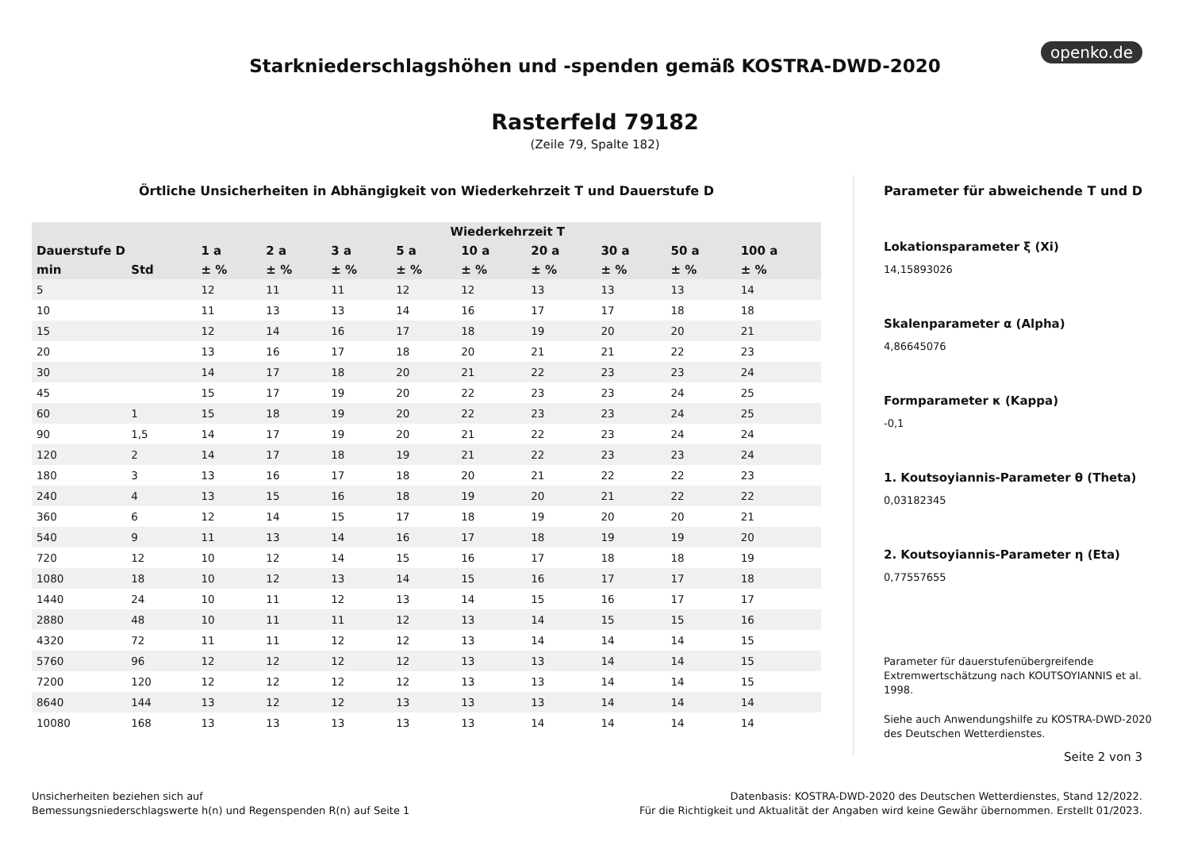openko.de
Starkniederschlagshöhen und -spenden gemäß KOSTRA-DWD-2020
Rasterfeld 79182
(Zeile 79, Spalte 182)
Örtliche Unsicherheiten in Abhängigkeit von Wiederkehrzeit T und Dauerstufe D
| | | Wiederkehrzeit T | | | | | | | | |
| --- | --- | --- | --- | --- | --- | --- | --- | --- | --- | --- |
| Dauerstufe D | | 1 a | 2 a | 3 a | 5 a | 10 a | 20 a | 30 a | 50 a | 100 a |
| min | Std | ± % | ± % | ± % | ± % | ± % | ± % | ± % | ± % | ± % |
| 5 | | 12 | 11 | 11 | 12 | 12 | 13 | 13 | 13 | 14 |
| 10 | | 11 | 13 | 13 | 14 | 16 | 17 | 17 | 18 | 18 |
| 15 | | 12 | 14 | 16 | 17 | 18 | 19 | 20 | 20 | 21 |
| 20 | | 13 | 16 | 17 | 18 | 20 | 21 | 21 | 22 | 23 |
| 30 | | 14 | 17 | 18 | 20 | 21 | 22 | 23 | 23 | 24 |
| 45 | | 15 | 17 | 19 | 20 | 22 | 23 | 23 | 24 | 25 |
| 60 | 1 | 15 | 18 | 19 | 20 | 22 | 23 | 23 | 24 | 25 |
| 90 | 1,5 | 14 | 17 | 19 | 20 | 21 | 22 | 23 | 24 | 24 |
| 120 | 2 | 14 | 17 | 18 | 19 | 21 | 22 | 23 | 23 | 24 |
| 180 | 3 | 13 | 16 | 17 | 18 | 20 | 21 | 22 | 22 | 23 |
| 240 | 4 | 13 | 15 | 16 | 18 | 19 | 20 | 21 | 22 | 22 |
| 360 | 6 | 12 | 14 | 15 | 17 | 18 | 19 | 20 | 20 | 21 |
| 540 | 9 | 11 | 13 | 14 | 16 | 17 | 18 | 19 | 19 | 20 |
| 720 | 12 | 10 | 12 | 14 | 15 | 16 | 17 | 18 | 18 | 19 |
| 1080 | 18 | 10 | 12 | 13 | 14 | 15 | 16 | 17 | 17 | 18 |
| 1440 | 24 | 10 | 11 | 12 | 13 | 14 | 15 | 16 | 17 | 17 |
| 2880 | 48 | 10 | 11 | 11 | 12 | 13 | 14 | 15 | 15 | 16 |
| 4320 | 72 | 11 | 11 | 12 | 12 | 13 | 14 | 14 | 14 | 15 |
| 5760 | 96 | 12 | 12 | 12 | 12 | 13 | 13 | 14 | 14 | 15 |
| 7200 | 120 | 12 | 12 | 12 | 12 | 13 | 13 | 14 | 14 | 15 |
| 8640 | 144 | 13 | 12 | 12 | 13 | 13 | 13 | 14 | 14 | 14 |
| 10080 | 168 | 13 | 13 | 13 | 13 | 13 | 14 | 14 | 14 | 14 |
Parameter für abweichende T und D
Lokationsparameter ξ (Xi)
14,15893026
Skalenparameter α (Alpha)
4,86645076
Formparameter κ (Kappa)
-0,1
1. Koutsoyiannis-Parameter θ (Theta)
0,03182345
2. Koutsoyiannis-Parameter η (Eta)
0,77557655
Parameter für dauerstufenübergreifende Extremwertschätzung nach KOUTSOYIANNIS et al. 1998.
Siehe auch Anwendungshilfe zu KOSTRA-DWD-2020 des Deutschen Wetterdienstes.
Seite 2 von 3
Unsicherheiten beziehen sich auf
Bemessungsniederschlagswerte h(n) und Regenspenden R(n) auf Seite 1
Datenbasis: KOSTRA-DWD-2020 des Deutschen Wetterdienstes, Stand 12/2022.
Für die Richtigkeit und Aktualität der Angaben wird keine Gewähr übernommen. Erstellt 01/2023.